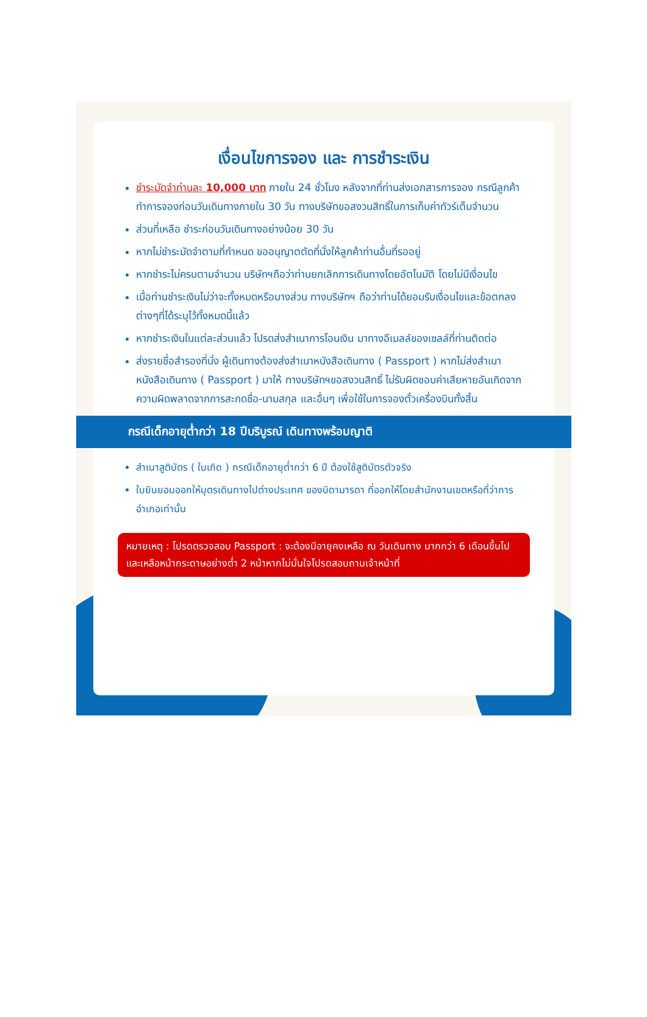เงื่อนไขการจอง และ การชำระเงิน
ชำระมัดจำท่านละ 10,000 บาท ภายใน 24 ชั่วโมง หลังจากที่ท่านส่งเอกสารการจอง กรณีลูกค้าทำการจองก่อนวันเดินทางภายใน 30 วัน ทางบริษัทขอสงวนสิทธิ์ในการเก็บค่าทัวร์เต็มจำนวน
ส่วนที่เหลือ ชำระก่อนวันเดินทางอย่างน้อย 30 วัน
หากไม่ชำระมัดจำตามที่กำหนด ขออนุญาตตัดที่นั่งให้ลูกค้าท่านอื่นที่รออยู่
หากชำระไม่ครบตามจำนวน บริษัทฯถือว่าท่านยกเลิกการเดินทางโดยอัตโนมัติ โดยไม่มีเงื่อนไข
เมื่อท่านชำระเงินไม่ว่าจะทั้งหมดหรือบางส่วน ทางบริษัทฯ ถือว่าท่านได้ยอมรับเงื่อนไขและข้อตกลงต่างๆที่ได้ระบุไว้ทั้งหมดนี้แล้ว
หากชำระเงินในแต่ละส่วนแล้ว โปรดส่งสำเนาการโอนเงิน มาทางอีเมลล์ของเซลล์ที่ท่านติดต่อ
ส่งรายชื่อสำรองที่นั่ง ผู้เดินทางต้องส่งสำเนาหนังสือเดินทาง ( Passport ) หากไม่ส่งสำเนาหนังสือเดินทาง ( Passport ) มาให้ ทางบริษัทฯขอสงวนสิทธิ์ ไม่รับผิดชอบค่าเสียหายอันเกิดจากความผิดพลาดจากการสะกดชื่อ-นามสกุล และอื่นๆ เพื่อใช้ในการจองตั๋วเครื่องบินทั้งสิ้น
กรณีเด็กอายุต่ำกว่า 18 ปีบริบูรณ์ เดินทางพร้อมญาติ
สำเนาสูติบัตร ( ใบเกิด ) กรณีเด็กอายุต่ำกว่า 6 ปี ต้องใช้สูติบัตรตัวจริง
ใบยินยอมออกให้บุตรเดินทางไปต่างประเทศ ของบิดามารดา ที่ออกให้โดยสำนักงานเขตหรือที่ว่าการอำเภอเท่านั้น
หมายเหตุ : โปรดตรวจสอบ Passport : จะต้องมีอายุคงเหลือ ณ วันเดินทาง มากกว่า 6 เดือนขึ้นไป และเหลือหน้ากระดาษอย่างต่ำ 2 หน้าหากไม่มั่นใจโปรดสอบถามเจ้าหน้าที่